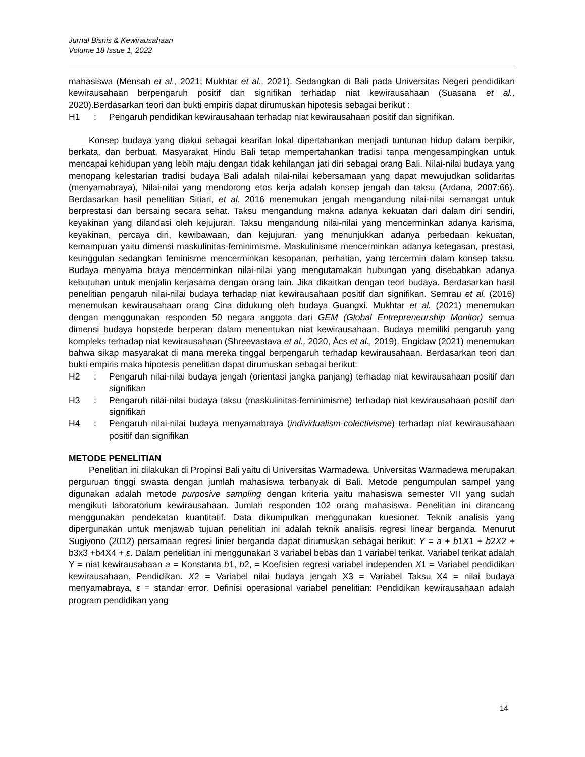Jurnal Bisnis & Kewirausahaan
Volume 18 Issue 1, 2022
mahasiswa (Mensah et al., 2021; Mukhtar et al., 2021). Sedangkan di Bali pada Universitas Negeri pendidikan kewirausahaan berpengaruh positif dan signifikan terhadap niat kewirausahaan (Suasana et al., 2020).Berdasarkan teori dan bukti empiris dapat dirumuskan hipotesis sebagai berikut :
H1: Pengaruh pendidikan kewirausahaan terhadap niat kewirausahaan positif dan signifikan.
Konsep budaya yang diakui sebagai kearifan lokal dipertahankan menjadi tuntunan hidup dalam berpikir, berkata, dan berbuat. Masyarakat Hindu Bali tetap mempertahankan tradisi tanpa mengesampingkan untuk mencapai kehidupan yang lebih maju dengan tidak kehilangan jati diri sebagai orang Bali. Nilai-nilai budaya yang menopang kelestarian tradisi budaya Bali adalah nilai-nilai kebersamaan yang dapat mewujudkan solidaritas (menyamabraya), Nilai-nilai yang mendorong etos kerja adalah konsep jengah dan taksu (Ardana, 2007:66). Berdasarkan hasil penelitian Sitiari, et al. 2016 menemukan jengah mengandung nilai-nilai semangat untuk berprestasi dan bersaing secara sehat. Taksu mengandung makna adanya kekuatan dari dalam diri sendiri, keyakinan yang dilandasi oleh kejujuran. Taksu mengandung nilai-nilai yang mencerminkan adanya karisma, keyakinan, percaya diri, kewibawaan, dan kejujuran. yang menunjukkan adanya perbedaan kekuatan, kemampuan yaitu dimensi maskulinitas-feminimisme. Maskulinisme mencerminkan adanya ketegasan, prestasi, keunggulan sedangkan feminisme mencerminkan kesopanan, perhatian, yang tercermin dalam konsep taksu. Budaya menyama braya mencerminkan nilai-nilai yang mengutamakan hubungan yang disebabkan adanya kebutuhan untuk menjalin kerjasama dengan orang lain. Jika dikaitkan dengan teori budaya. Berdasarkan hasil penelitian pengaruh nilai-nilai budaya terhadap niat kewirausahaan positif dan signifikan. Semrau et al. (2016) menemukan kewirausahaan orang Cina didukung oleh budaya Guangxi. Mukhtar et al. (2021) menemukan dengan menggunakan responden 50 negara anggota dari GEM (Global Entrepreneurship Monitor) semua dimensi budaya hopstede berperan dalam menentukan niat kewirausahaan. Budaya memiliki pengaruh yang kompleks terhadap niat kewirausahaan (Shreevastava et al., 2020, Ács et al., 2019). Engidaw (2021) menemukan bahwa sikap masyarakat di mana mereka tinggal berpengaruh terhadap kewirausahaan. Berdasarkan teori dan bukti empiris maka hipotesis penelitian dapat dirumuskan sebagai berikut:
H2: Pengaruh nilai-nilai budaya jengah (orientasi jangka panjang) terhadap niat kewirausahaan positif dan signifikan
H3: Pengaruh nilai-nilai budaya taksu (maskulinitas-feminimisme) terhadap niat kewirausahaan positif dan signifikan
H4: Pengaruh nilai-nilai budaya menyamabraya (individualism-colectivisme) terhadap niat kewirausahaan positif dan signifikan
METODE PENELITIAN
Penelitian ini dilakukan di Propinsi Bali yaitu di Universitas Warmadewa. Universitas Warmadewa merupakan perguruan tinggi swasta dengan jumlah mahasiswa terbanyak di Bali. Metode pengumpulan sampel yang digunakan adalah metode purposive sampling dengan kriteria yaitu mahasiswa semester VII yang sudah mengikuti laboratorium kewirausahaan. Jumlah responden 102 orang mahasiswa. Penelitian ini dirancang menggunakan pendekatan kuantitatif. Data dikumpulkan menggunakan kuesioner. Teknik analisis yang dipergunakan untuk menjawab tujuan penelitian ini adalah teknik analisis regresi linear berganda. Menurut Sugiyono (2012) persamaan regresi linier berganda dapat dirumuskan sebagai berikut: Y = a + b1X1 + b2X2 + b3x3 +b4X4 + ε. Dalam penelitian ini menggunakan 3 variabel bebas dan 1 variabel terikat. Variabel terikat adalah Y = niat kewirausahaan a = Konstanta b1, b2, = Koefisien regresi variabel independen X1 = Variabel pendidikan kewirausahaan. Pendidikan. X2 = Variabel nilai budaya jengah X3 = Variabel Taksu X4 = nilai budaya menyamabraya, ε = standar error. Definisi operasional variabel penelitian: Pendidikan kewirausahaan adalah program pendidikan yang
14